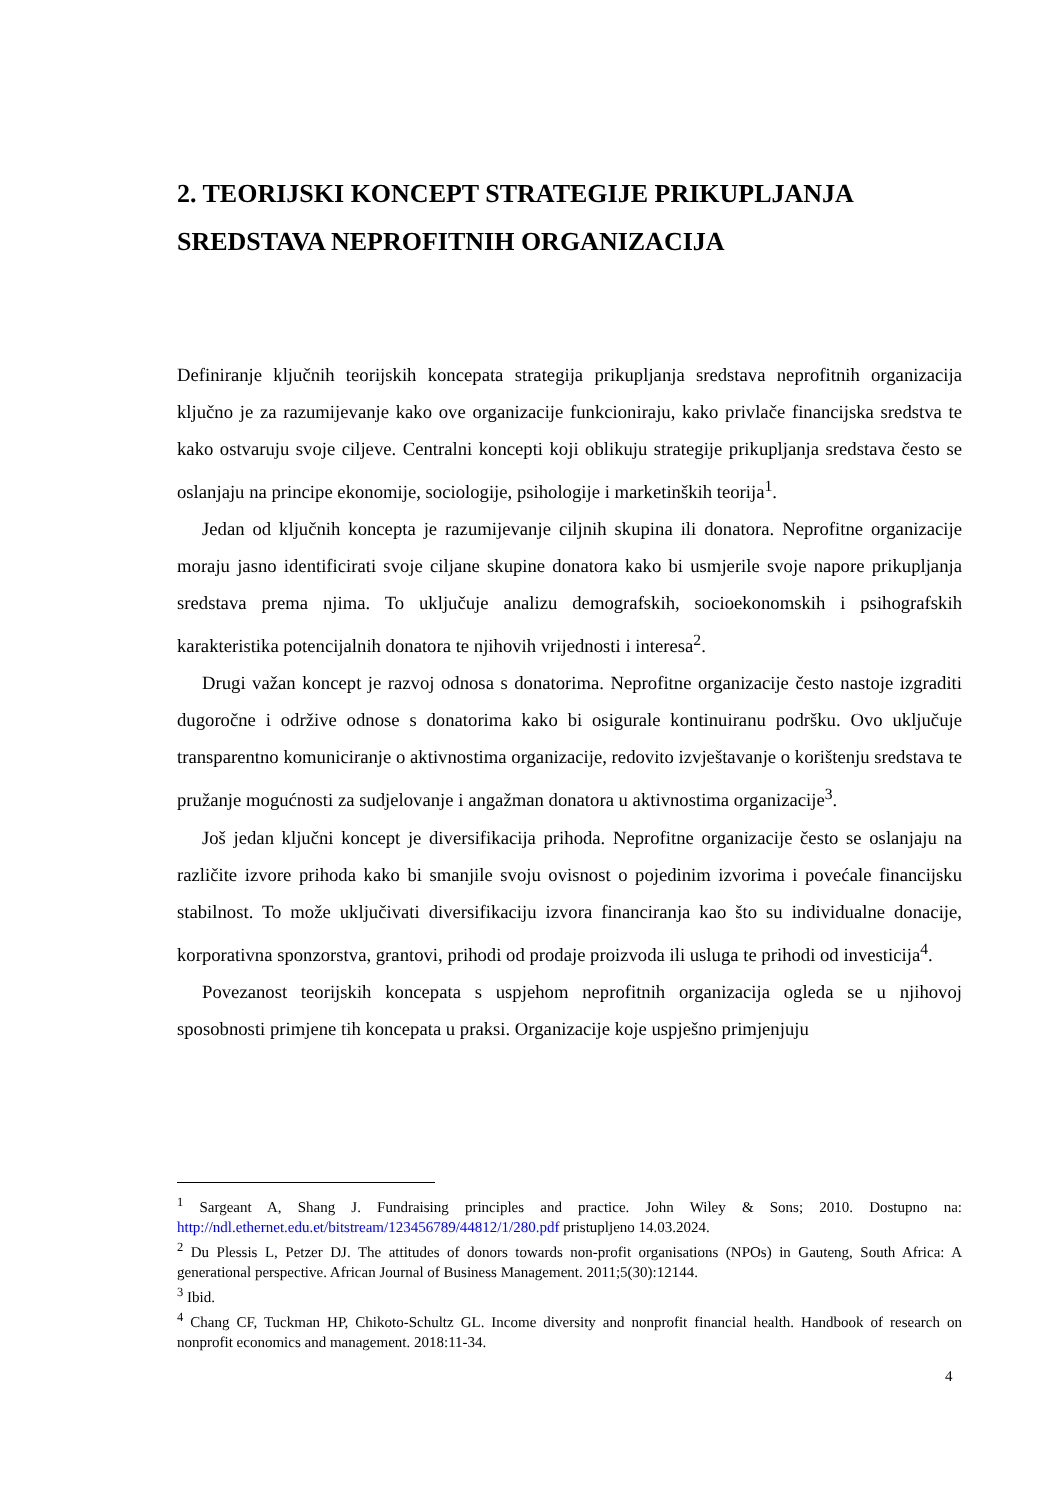2. TEORIJSKI KONCEPT STRATEGIJE PRIKUPLJANJA SREDSTAVA NEPROFITNIH ORGANIZACIJA
Definiranje ključnih teorijskih koncepata strategija prikupljanja sredstava neprofitnih organizacija ključno je za razumijevanje kako ove organizacije funkcioniraju, kako privlače financijska sredstva te kako ostvaruju svoje ciljeve. Centralni koncepti koji oblikuju strategije prikupljanja sredstava često se oslanjaju na principe ekonomije, sociologije, psihologije i marketinških teorija<sup>1</sup>.
Jedan od ključnih koncepta je razumijevanje ciljnih skupina ili donatora. Neprofitne organizacije moraju jasno identificirati svoje ciljane skupine donatora kako bi usmjerile svoje napore prikupljanja sredstava prema njima. To uključuje analizu demografskih, socioekonomskih i psihografskih karakteristika potencijalnih donatora te njihovih vrijednosti i interesa<sup>2</sup>.
Drugi važan koncept je razvoj odnosa s donatorima. Neprofitne organizacije često nastoje izgraditi dugoročne i održive odnose s donatorima kako bi osigurale kontinuiranu podršku. Ovo uključuje transparentno komuniciranje o aktivnostima organizacije, redovito izvještavanje o korištenju sredstava te pružanje mogućnosti za sudjelovanje i angažman donatora u aktivnostima organizacije<sup>3</sup>.
Još jedan ključni koncept je diversifikacija prihoda. Neprofitne organizacije često se oslanjaju na različite izvore prihoda kako bi smanjile svoju ovisnost o pojedinim izvorima i povećale financijsku stabilnost. To može uključivati diversifikaciju izvora financiranja kao što su individualne donacije, korporativna sponzorstva, grantovi, prihodi od prodaje proizvoda ili usluga te prihodi od investicija<sup>4</sup>.
Povezanost teorijskih koncepata s uspjehom neprofitnih organizacija ogleda se u njihovoj sposobnosti primjene tih koncepata u praksi. Organizacije koje uspješno primjenjuju
<sup>1</sup> Sargeant A, Shang J. Fundraising principles and practice. John Wiley & Sons; 2010. Dostupno na: http://ndl.ethernet.edu.et/bitstream/123456789/44812/1/280.pdf pristupljeno 14.03.2024.
<sup>2</sup> Du Plessis L, Petzer DJ. The attitudes of donors towards non-profit organisations (NPOs) in Gauteng, South Africa: A generational perspective. African Journal of Business Management. 2011;5(30):12144.
<sup>3</sup> Ibid.
<sup>4</sup> Chang CF, Tuckman HP, Chikoto-Schultz GL. Income diversity and nonprofit financial health. Handbook of research on nonprofit economics and management. 2018:11-34.
4